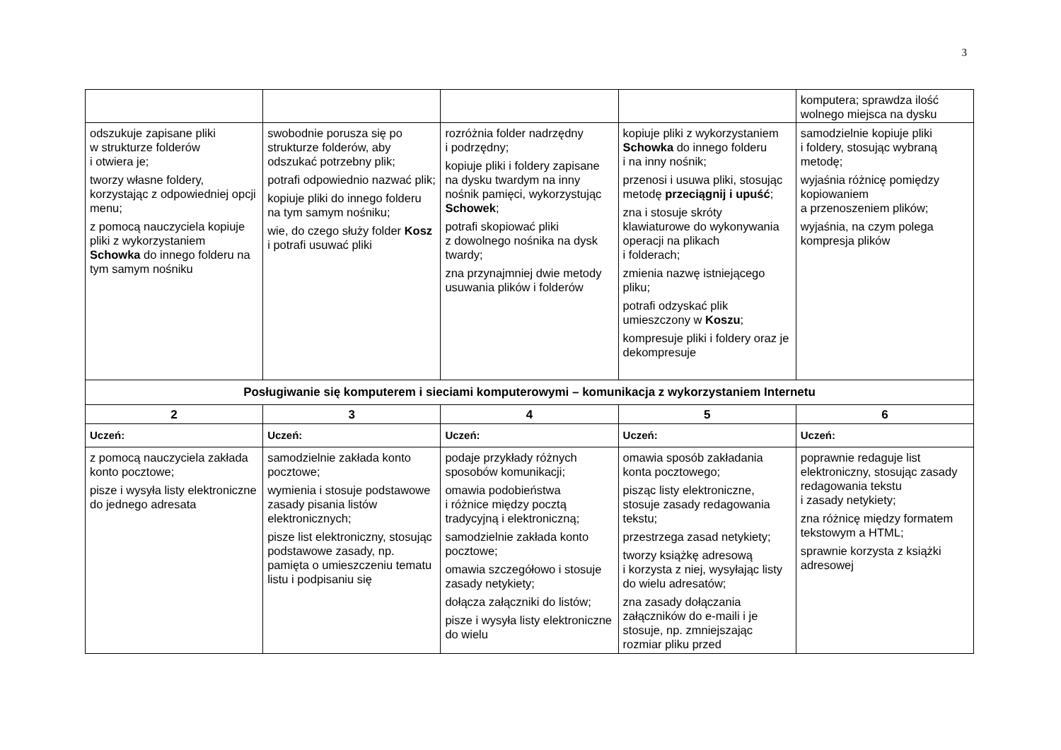3
| | | | | komputera; sprawdza ilość wolnego miejsca na dysku |
| odszukuje zapisane pliki w strukturze folderów i otwiera je; tworzy własne foldery, korzystając z odpowiedniej opcji menu; z pomocą nauczyciela kopiuje pliki z wykorzystaniem Schowka do innego folderu na tym samym nośniku | swobodnie porusza się po strukturze folderów, aby odszukać potrzebny plik; potrafi odpowiednio nazwać plik; kopiuje pliki do innego folderu na tym samym nośniku; wie, do czego służy folder Kosz i potrafi usuwać pliki | rozróżnia folder nadrzędny i podrzędny; kopiuje pliki i foldery zapisane na dysku twardym na inny nośnik pamięci, wykorzystując Schowek ; potrafi skopiować pliki z dowolnego nośnika na dysk twardy; zna przynajmniej dwie metody usuwania plików i folderów | kopiuje pliki z wykorzystaniem Schowka do innego folderu i na inny nośnik; przenosi i usuwa pliki, stosując metodę przeciągnij i upuść ; zna i stosuje skróty klawiaturowe do wykonywania operacji na plikach i folderach; zmienia nazwę istniejącego pliku; potrafi odzyskać plik umieszczony w Koszu ; kompresuje pliki i foldery oraz je dekompresuje | samodzielnie kopiuje pliki i foldery, stosując wybraną metodę; wyjaśnia różnicę pomiędzy kopiowaniem a przenoszeniem plików; wyjaśnia, na czym polega kompresja plików |
| Posługiwanie się komputerem i sieciami komputerowymi – komunikacja z wykorzystaniem Internetu | | | | |
| 2 | 3 | 4 | 5 | 6 |
| Uczeń: | Uczeń: | Uczeń: | Uczeń: | Uczeń: |
| z pomocą nauczyciela zakłada konto pocztowe; pisze i wysyła listy elektroniczne do jednego adresata | samodzielnie zakłada konto pocztowe; wymienia i stosuje podstawowe zasady pisania listów elektronicznych; pisze list elektroniczny, stosując podstawowe zasady, np. pamięta o umieszczeniu tematu listu i podpisaniu się | podaje przykłady różnych sposobów komunikacji; omawia podobieństwa i różnice między pocztą tradycyjną i elektroniczną; samodzielnie zakłada konto pocztowe; omawia szczegółowo i stosuje zasady netykiety; dołącza załączniki do listów; pisze i wysyła listy elektroniczne do wielu | omawia sposób zakładania konta pocztowego; pisząc listy elektroniczne, stosuje zasady redagowania tekstu; przestrzega zasad netykiety; tworzy książkę adresową i korzysta z niej, wysyłając listy do wielu adresatów; zna zasady dołączania załączników do e-maili i je stosuje, np. zmniejszając rozmiar pliku przed | poprawnie redaguje list elektroniczny, stosując zasady redagowania tekstu i zasady netykiety; zna różnicę między formatem tekstowym a HTML; sprawnie korzysta z książki adresowej |